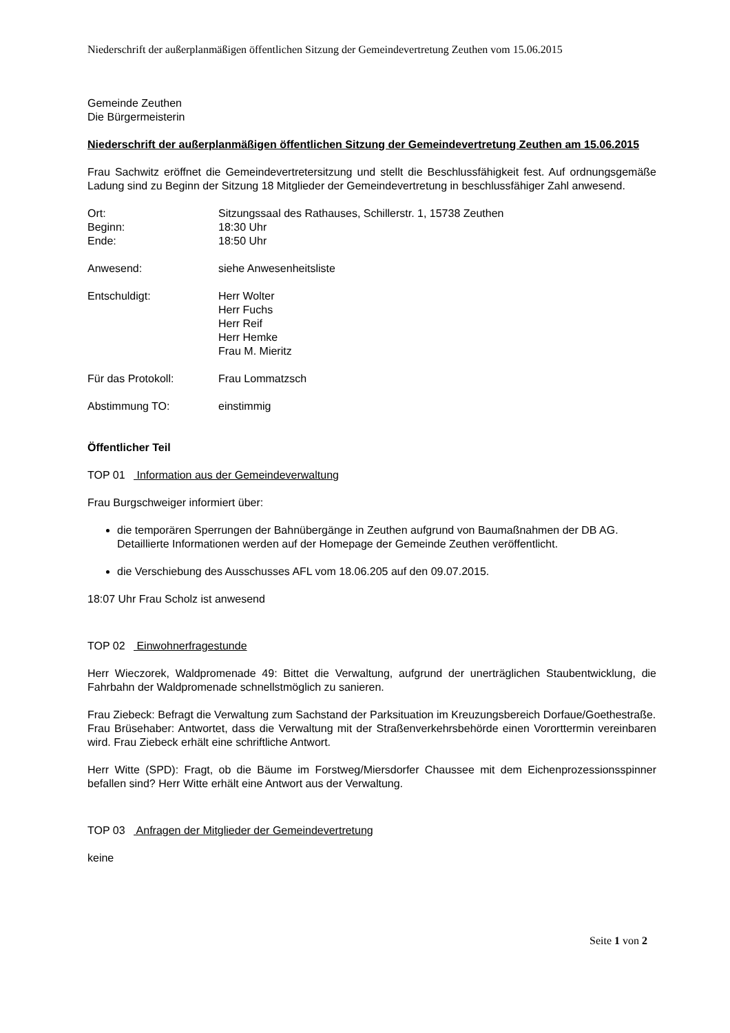Niederschrift der außerplanmäßigen öffentlichen Sitzung der Gemeindevertretung Zeuthen vom 15.06.2015
Gemeinde Zeuthen
Die Bürgermeisterin
Niederschrift der außerplanmäßigen öffentlichen Sitzung der Gemeindevertretung Zeuthen am 15.06.2015
Frau Sachwitz eröffnet die Gemeindevertretersitzung und stellt die Beschlussfähigkeit fest. Auf ordnungsgemäße Ladung sind zu Beginn der Sitzung 18 Mitglieder der Gemeindevertretung in beschlussfähiger Zahl anwesend.
Ort: Sitzungssaal des Rathauses, Schillerstr. 1, 15738 Zeuthen
Beginn: 18:30 Uhr
Ende: 18:50 Uhr
Anwesend: siehe Anwesenheitsliste
Entschuldigt: Herr Wolter
Herr Fuchs
Herr Reif
Herr Hemke
Frau M. Mieritz
Für das Protokoll: Frau Lommatzsch
Abstimmung TO: einstimmig
Öffentlicher Teil
TOP 01 Information aus der Gemeindeverwaltung
Frau Burgschweiger informiert über:
die temporären Sperrungen der Bahnübergänge in Zeuthen aufgrund von Baumaßnahmen der DB AG. Detaillierte Informationen werden auf der Homepage der Gemeinde Zeuthen veröffentlicht.
die Verschiebung des Ausschusses AFL vom 18.06.205 auf den 09.07.2015.
18:07 Uhr Frau Scholz ist anwesend
TOP 02 Einwohnerfragestunde
Herr Wieczorek, Waldpromenade 49: Bittet die Verwaltung, aufgrund der unerträglichen Staubentwicklung, die Fahrbahn der Waldpromenade schnellstmöglich zu sanieren.
Frau Ziebeck: Befragt die Verwaltung zum Sachstand der Parksituation im Kreuzungsbereich Dorfaue/Goethestraße.
Frau Brüsehaber: Antwortet, dass die Verwaltung mit der Straßenverkehrsbehörde einen Vororttermin vereinbaren wird. Frau Ziebeck erhält eine schriftliche Antwort.
Herr Witte (SPD): Fragt, ob die Bäume im Forstweg/Miersdorfer Chaussee mit dem Eichenprozessionsspinner befallen sind? Herr Witte erhält eine Antwort aus der Verwaltung.
TOP 03 Anfragen der Mitglieder der Gemeindevertretung
keine
Seite 1 von 2